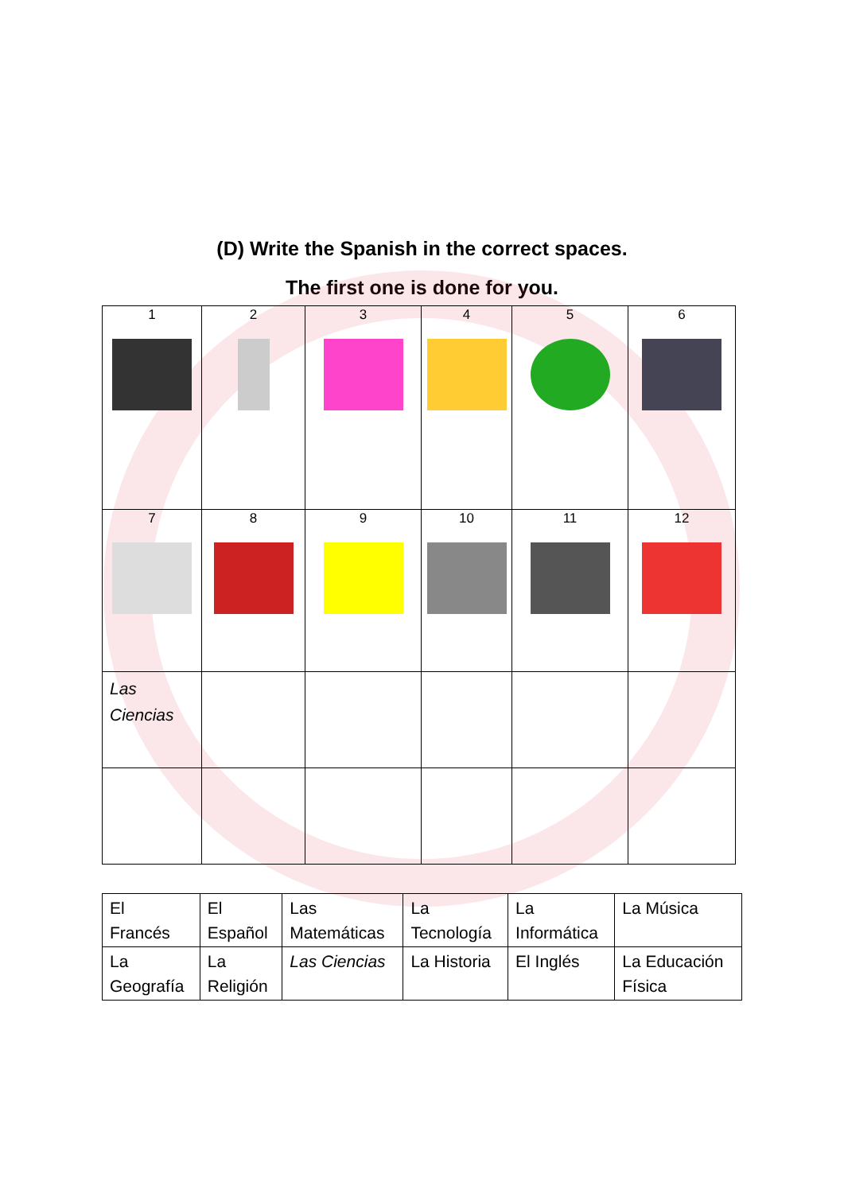(D) Write the Spanish in the correct spaces.
The first one is done for you.
| 1 | 2 | 3 | 4 | 5 | 6 |
| 7 | 8 | 9 | 10 | 11 | 12 |
| Las Ciencias | | | | | |
| El Francés | El Español | Las Matemáticas | La Tecnología | La Informática | La Música |
| La Geografía | La Religión | Las Ciencias | La Historia | El Inglés | La Educación Física |